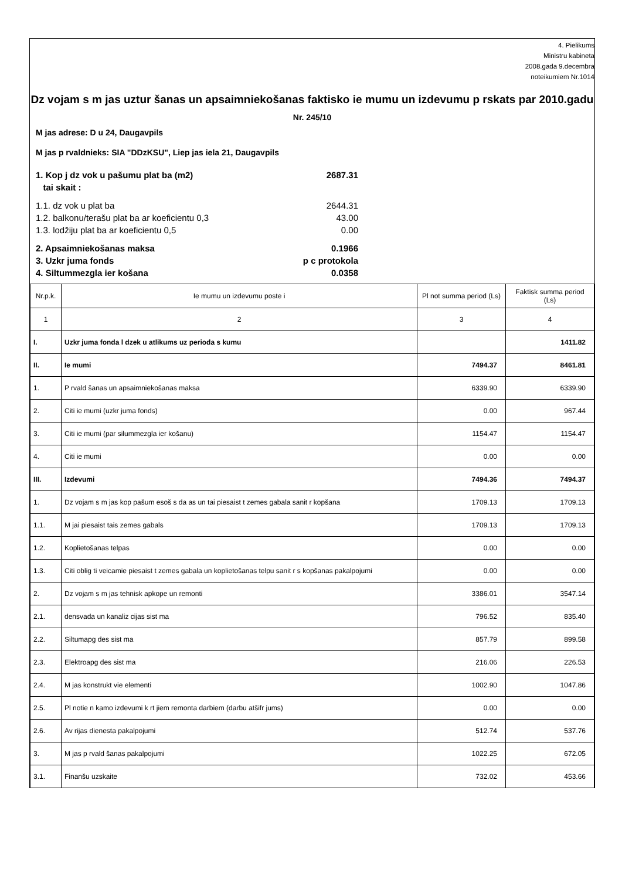4. Pielikums
Ministru kabineta
2008.gada 9.decembra
noteikumiem Nr.1014
Dz vojam s m jas uztur šanas un apsaimniekošanas faktisko ie mumu un izdevumu p rskats par 2010.gadu
Nr. 245/10
M jas adrese: D u 24, Daugavpils
M jas p rvaldnieks: SIA "DDzKSU", Liep jas iela 21, Daugavpils
1. Kop j dz vok u pašumu plat ba (m2)
tai skait : 2687.31
1.1. dz vok u plat ba 2644.31
1.2. balkonu/terašu plat ba ar koeficientu 0,3 43.00
1.3. lodžiju plat ba ar koeficientu 0,5 0.00
2. Apsaimniekošanas maksa 0.1966
3. Uzkr juma fonds p c protokola
4. Siltummezgla ier košana 0.0358
| Nr.p.k. | Ie mumu un izdevumu poste i | Pl not summa period (Ls) | Faktisk summa period (Ls) |
| --- | --- | --- | --- |
| 1 | 2 | 3 | 4 |
| I. | Uzkr juma fonda l dzek u atlikums uz perioda s kumu | | 1411.82 |
| II. | Ie mumi | 7494.37 | 8461.81 |
| 1. | P rvald šanas un apsaimniekošanas maksa | 6339.90 | 6339.90 |
| 2. | Citi ie mumi (uzkr juma fonds) | 0.00 | 967.44 |
| 3. | Citi ie mumi (par silummezgla ier košanu) | 1154.47 | 1154.47 |
| 4. | Citi ie mumi | 0.00 | 0.00 |
| III. | Izdevumi | 7494.36 | 7494.37 |
| 1. | Dz vojam s m jas kop pašum esoš s da as un tai piesaist t zemes gabala sanit r kopšana | 1709.13 | 1709.13 |
| 1.1. | M jai piesaist tais zemes gabals | 1709.13 | 1709.13 |
| 1.2. | Koplietošanas telpas | 0.00 | 0.00 |
| 1.3. | Citi oblig ti veicamie piesaist t zemes gabala un koplietošanas telpu sanit r s kopšanas pakalpojumi | 0.00 | 0.00 |
| 2. | Dz vojam s m jas tehnisk apkope un remonti | 3386.01 | 3547.14 |
| 2.1. | densvada un kanaliz cijas sist ma | 796.52 | 835.40 |
| 2.2. | Siltumapg des sist ma | 857.79 | 899.58 |
| 2.3. | Elektroapg des sist ma | 216.06 | 226.53 |
| 2.4. | M jas konstrukt vie elementi | 1002.90 | 1047.86 |
| 2.5. | Pl notie n kamo izdevumi k rt jiem remonta darbiem (darbu atšifr jums) | 0.00 | 0.00 |
| 2.6. | Av rijas dienesta pakalpojumi | 512.74 | 537.76 |
| 3. | M jas p rvald šanas pakalpojumi | 1022.25 | 672.05 |
| 3.1. | Finanšu uzskaite | 732.02 | 453.66 |